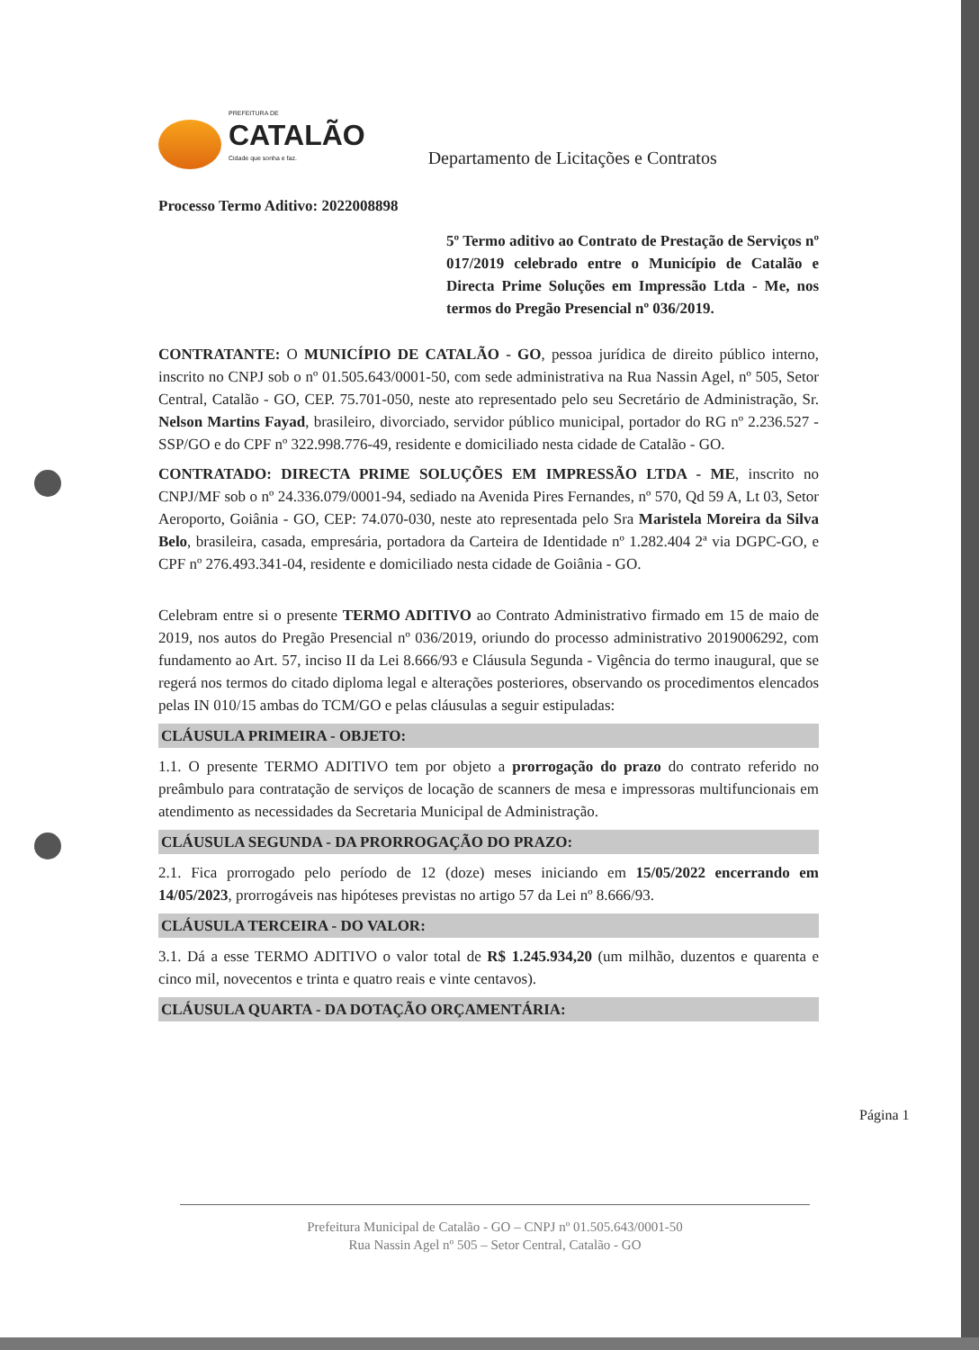PREFEITURA DE
CATALÃO
Cidade que sonha e faz.
Departamento de Licitações e Contratos
Processo Termo Aditivo: 2022008898
5º Termo aditivo ao Contrato de Prestação de Serviços nº 017/2019 celebrado entre o Município de Catalão e Directa Prime Soluções em Impressão Ltda - Me, nos termos do Pregão Presencial nº 036/2019.
CONTRATANTE: O MUNICÍPIO DE CATALÃO - GO, pessoa jurídica de direito público interno, inscrito no CNPJ sob o nº 01.505.643/0001-50, com sede administrativa na Rua Nassin Agel, nº 505, Setor Central, Catalão - GO, CEP. 75.701-050, neste ato representado pelo seu Secretário de Administração, Sr. Nelson Martins Fayad, brasileiro, divorciado, servidor público municipal, portador do RG nº 2.236.527 - SSP/GO e do CPF nº 322.998.776-49, residente e domiciliado nesta cidade de Catalão - GO.
CONTRATADO: DIRECTA PRIME SOLUÇÕES EM IMPRESSÃO LTDA - ME, inscrito no CNPJ/MF sob o nº 24.336.079/0001-94, sediado na Avenida Pires Fernandes, nº 570, Qd 59 A, Lt 03, Setor Aeroporto, Goiânia - GO, CEP: 74.070-030, neste ato representada pelo Sra Maristela Moreira da Silva Belo, brasileira, casada, empresária, portadora da Carteira de Identidade nº 1.282.404 2ª via DGPC-GO, e CPF nº 276.493.341-04, residente e domiciliado nesta cidade de Goiânia - GO.
Celebram entre si o presente TERMO ADITIVO ao Contrato Administrativo firmado em 15 de maio de 2019, nos autos do Pregão Presencial nº 036/2019, oriundo do processo administrativo 2019006292, com fundamento ao Art. 57, inciso II da Lei 8.666/93 e Cláusula Segunda - Vigência do termo inaugural, que se regerá nos termos do citado diploma legal e alterações posteriores, observando os procedimentos elencados pelas IN 010/15 ambas do TCM/GO e pelas cláusulas a seguir estipuladas:
CLÁUSULA PRIMEIRA - OBJETO:
1.1. O presente TERMO ADITIVO tem por objeto a prorrogação do prazo do contrato referido no preâmbulo para contratação de serviços de locação de scanners de mesa e impressoras multifuncionais em atendimento as necessidades da Secretaria Municipal de Administração.
CLÁUSULA SEGUNDA - DA PRORROGAÇÃO DO PRAZO:
2.1. Fica prorrogado pelo período de 12 (doze) meses iniciando em 15/05/2022 encerrando em 14/05/2023, prorrogáveis nas hipóteses previstas no artigo 57 da Lei nº 8.666/93.
CLÁUSULA TERCEIRA - DO VALOR:
3.1. Dá a esse TERMO ADITIVO o valor total de R$ 1.245.934,20 (um milhão, duzentos e quarenta e cinco mil, novecentos e trinta e quatro reais e vinte centavos).
CLÁUSULA QUARTA - DA DOTAÇÃO ORÇAMENTÁRIA:
Página 1
Prefeitura Municipal de Catalão - GO – CNPJ nº 01.505.643/0001-50
Rua Nassin Agel nº 505 – Setor Central, Catalão - GO